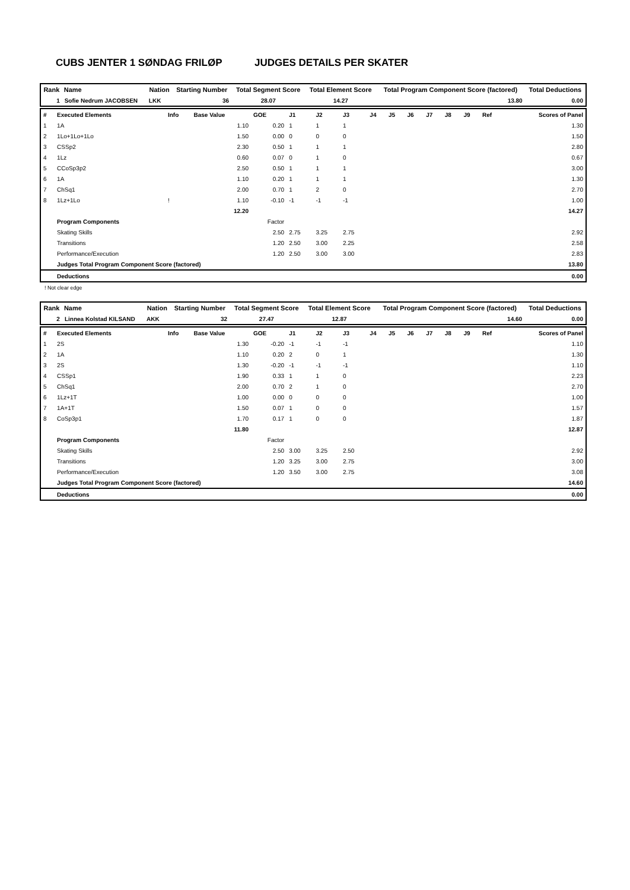CUBS JENTER 1 SØNDAG FRILØP JUDGES DETAILS PER SKATER
| Rank | Name | Nation | Starting Number | Total Segment Score | Total Element Score | Total Program Component Score (factored) | Total Deductions |
| --- | --- | --- | --- | --- | --- | --- | --- |
| 1 | Sofie Nedrum JACOBSEN | LKK | 36 | 28.07 | 14.27 | 13.80 | 0.00 |
| # | Executed Elements | Info | Base Value | GOE | J1 | J2 | J3 | J4 | J5 | J6 | J7 | J8 | J9 | Ref | Scores of Panel |
| 1 | 1A | | 1.10 | 0.20 | 1 | 1 | 1 | | | | | | | | 1.30 |
| 2 | 1Lo+1Lo+1Lo | | 1.50 | 0.00 | 0 | 0 | 0 | | | | | | | | 1.50 |
| 3 | CSSp2 | | 2.30 | 0.50 | 1 | 1 | 1 | | | | | | | | 2.80 |
| 4 | 1Lz | | 0.60 | 0.07 | 0 | 1 | 0 | | | | | | | | 0.67 |
| 5 | CCoSp3p2 | | 2.50 | 0.50 | 1 | 1 | 1 | | | | | | | | 3.00 |
| 6 | 1A | | 1.10 | 0.20 | 1 | 1 | 1 | | | | | | | | 1.30 |
| 7 | ChSq1 | | 2.00 | 0.70 | 1 | 2 | 0 | | | | | | | | 2.70 |
| 8 | 1Lz+1Lo | ! | 1.10 | -0.10 | -1 | -1 | -1 | | | | | | | | 1.00 |
| | | | 12.20 | | | | | | | | | | | | 14.27 |
| | Program Components | | | Factor | | | | | | | | | | | |
| | Skating Skills | | | 2.50 | 2.75 | 3.25 | 2.75 | | | | | | | | 2.92 |
| | Transitions | | | 1.20 | 2.50 | 3.00 | 2.25 | | | | | | | | 2.58 |
| | Performance/Execution | | | 1.20 | 2.50 | 3.00 | 3.00 | | | | | | | | 2.83 |
| | Judges Total Program Component Score (factored) | | | | | | | | | | | | | | 13.80 |
| | Deductions | | | | | | | | | | | | | | 0.00 |
! Not clear edge
| Rank | Name | Nation | Starting Number | Total Segment Score | Total Element Score | Total Program Component Score (factored) | Total Deductions |
| --- | --- | --- | --- | --- | --- | --- | --- |
| 2 | Linnea Kolstad KILSAND | AKK | 32 | 27.47 | 12.87 | 14.60 | 0.00 |
| # | Executed Elements | Info | Base Value | GOE | J1 | J2 | J3 | J4 | J5 | J6 | J7 | J8 | J9 | Ref | Scores of Panel |
| 1 | 2S | | 1.30 | -0.20 | -1 | -1 | -1 | | | | | | | | 1.10 |
| 2 | 1A | | 1.10 | 0.20 | 2 | 0 | 1 | | | | | | | | 1.30 |
| 3 | 2S | | 1.30 | -0.20 | -1 | -1 | -1 | | | | | | | | 1.10 |
| 4 | CSSp1 | | 1.90 | 0.33 | 1 | 1 | 0 | | | | | | | | 2.23 |
| 5 | ChSq1 | | 2.00 | 0.70 | 2 | 1 | 0 | | | | | | | | 2.70 |
| 6 | 1Lz+1T | | 1.00 | 0.00 | 0 | 0 | 0 | | | | | | | | 1.00 |
| 7 | 1A+1T | | 1.50 | 0.07 | 1 | 0 | 0 | | | | | | | | 1.57 |
| 8 | CoSp3p1 | | 1.70 | 0.17 | 1 | 0 | 0 | | | | | | | | 1.87 |
| | | | 11.80 | | | | | | | | | | | | 12.87 |
| | Program Components | | | Factor | | | | | | | | | | | |
| | Skating Skills | | | 2.50 | 3.00 | 3.25 | 2.50 | | | | | | | | 2.92 |
| | Transitions | | | 1.20 | 3.25 | 3.00 | 2.75 | | | | | | | | 3.00 |
| | Performance/Execution | | | 1.20 | 3.50 | 3.00 | 2.75 | | | | | | | | 3.08 |
| | Judges Total Program Component Score (factored) | | | | | | | | | | | | | | 14.60 |
| | Deductions | | | | | | | | | | | | | | 0.00 |